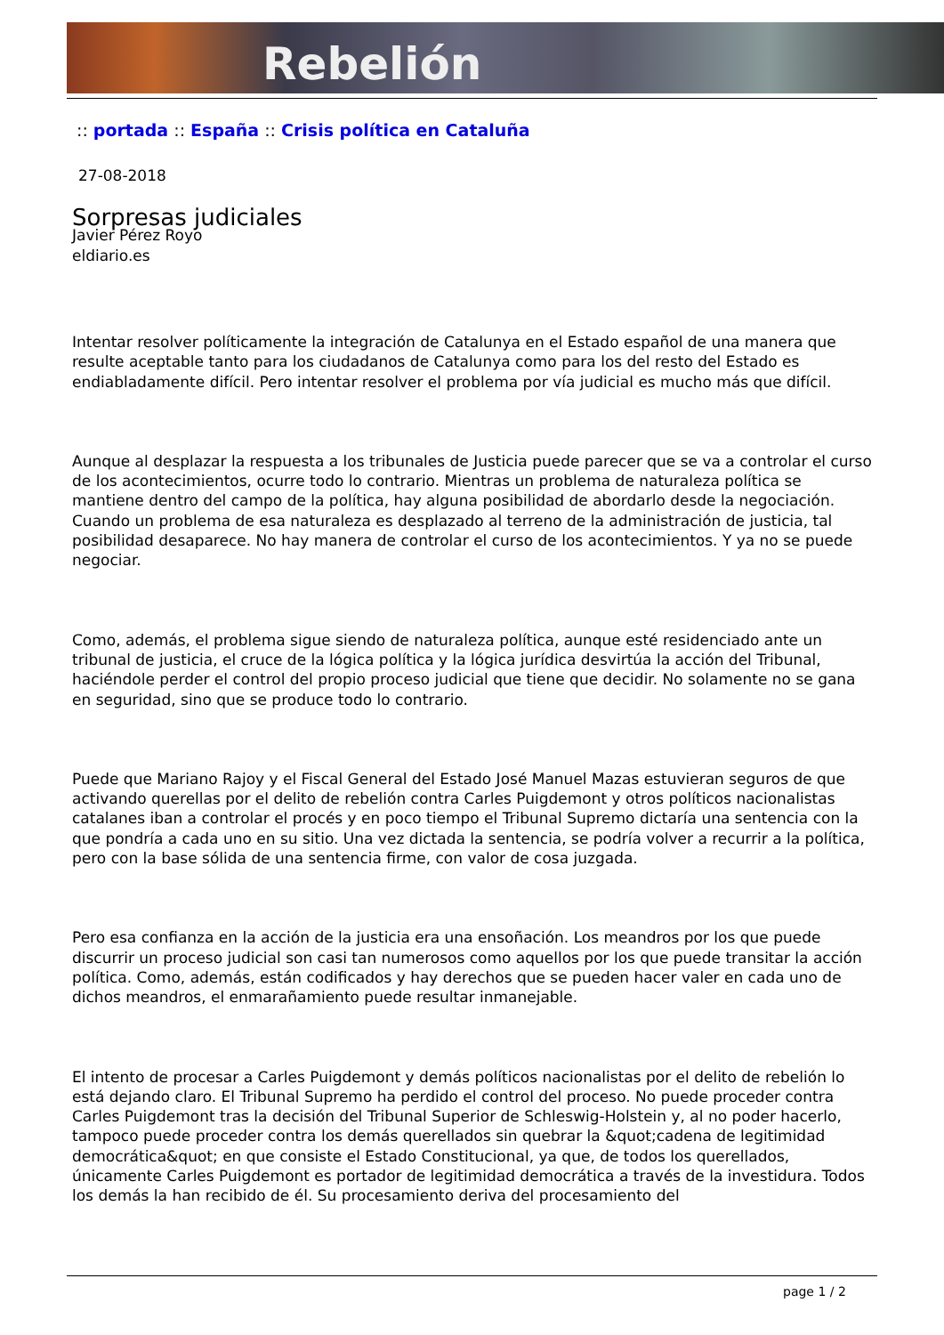Rebelión
:: portada :: España :: Crisis política en Cataluña
27-08-2018
Sorpresas judiciales
Javier Pérez Royo
eldiario.es
Intentar resolver políticamente la integración de Catalunya en el Estado español de una manera que resulte aceptable tanto para los ciudadanos de Catalunya como para los del resto del Estado es endiabladamente difícil. Pero intentar resolver el problema por vía judicial es mucho más que difícil.
Aunque al desplazar la respuesta a los tribunales de Justicia puede parecer que se va a controlar el curso de los acontecimientos, ocurre todo lo contrario. Mientras un problema de naturaleza política se mantiene dentro del campo de la política, hay alguna posibilidad de abordarlo desde la negociación. Cuando un problema de esa naturaleza es desplazado al terreno de la administración de justicia, tal posibilidad desaparece. No hay manera de controlar el curso de los acontecimientos. Y ya no se puede negociar.
Como, además, el problema sigue siendo de naturaleza política, aunque esté residenciado ante un tribunal de justicia, el cruce de la lógica política y la lógica jurídica desvirtúa la acción del Tribunal, haciéndole perder el control del propio proceso judicial que tiene que decidir. No solamente no se gana en seguridad, sino que se produce todo lo contrario.
Puede que Mariano Rajoy y el Fiscal General del Estado José Manuel Mazas estuvieran seguros de que activando querellas por el delito de rebelión contra Carles Puigdemont y otros políticos nacionalistas catalanes iban a controlar el procés y en poco tiempo el Tribunal Supremo dictaría una sentencia con la que pondría a cada uno en su sitio. Una vez dictada la sentencia, se podría volver a recurrir a la política, pero con la base sólida de una sentencia firme, con valor de cosa juzgada.
Pero esa confianza en la acción de la justicia era una ensoñación. Los meandros por los que puede discurrir un proceso judicial son casi tan numerosos como aquellos por los que puede transitar la acción política. Como, además, están codificados y hay derechos que se pueden hacer valer en cada uno de dichos meandros, el enmarañamiento puede resultar inmanejable.
El intento de procesar a Carles Puigdemont y demás políticos nacionalistas por el delito de rebelión lo está dejando claro. El Tribunal Supremo ha perdido el control del proceso. No puede proceder contra Carles Puigdemont tras la decisión del Tribunal Superior de Schleswig-Holstein y, al no poder hacerlo, tampoco puede proceder contra los demás querellados sin quebrar la &quot;cadena de legitimidad democrática&quot; en que consiste el Estado Constitucional, ya que, de todos los querellados, únicamente Carles Puigdemont es portador de legitimidad democrática a través de la investidura. Todos los demás la han recibido de él. Su procesamiento deriva del procesamiento del
page 1 / 2